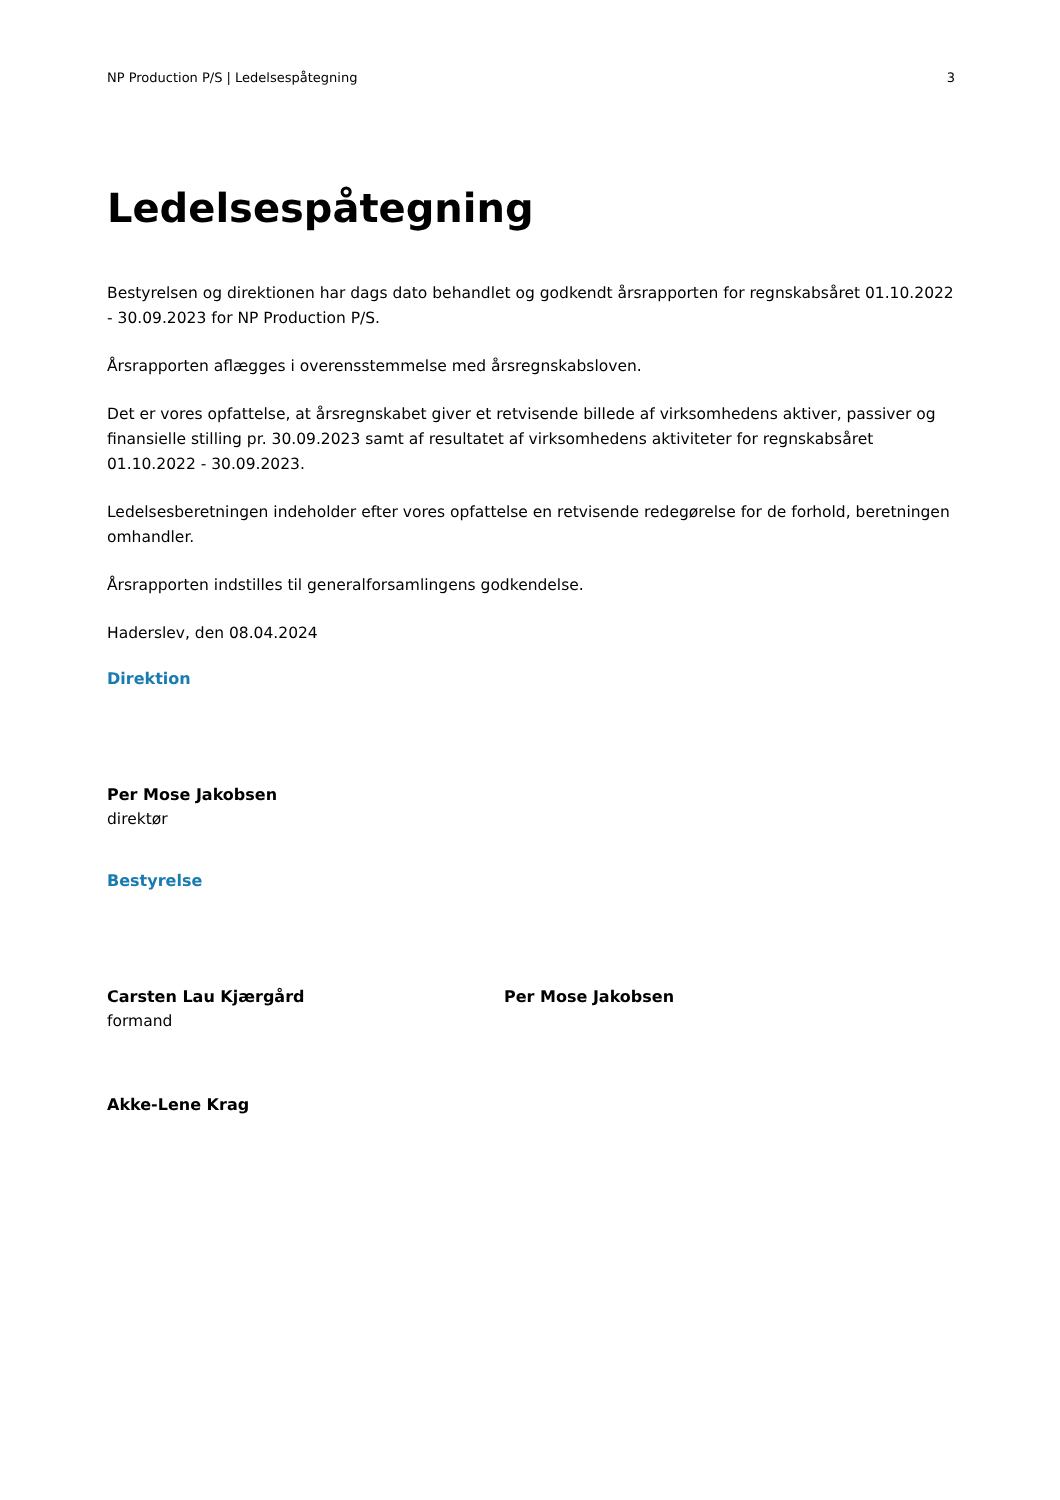NP Production P/S | Ledelsespåtegning 3
Ledelsespåtegning
Bestyrelsen og direktionen har dags dato behandlet og godkendt årsrapporten for regnskabsåret 01.10.2022 - 30.09.2023 for NP Production P/S.
Årsrapporten aflægges i overensstemmelse med årsregnskabsloven.
Det er vores opfattelse, at årsregnskabet giver et retvisende billede af virksomhedens aktiver, passiver og finansielle stilling pr. 30.09.2023 samt af resultatet af virksomhedens aktiviteter for regnskabsåret 01.10.2022 - 30.09.2023.
Ledelsesberetningen indeholder efter vores opfattelse en retvisende redegørelse for de forhold, beretningen omhandler.
Årsrapporten indstilles til generalforsamlingens godkendelse.
Haderslev, den 08.04.2024
Direktion
Per Mose Jakobsen
direktør
Bestyrelse
Carsten Lau Kjærgård
formand
Per Mose Jakobsen
Akke-Lene Krag